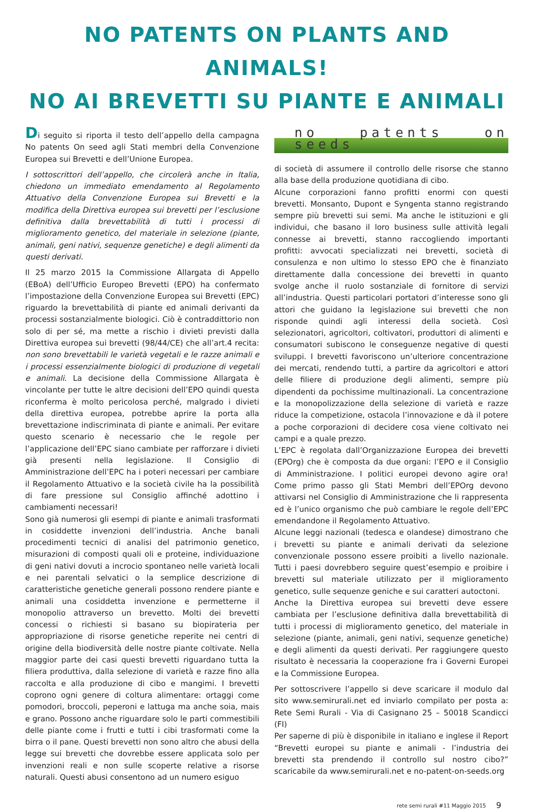NO PATENTS ON PLANTS AND ANIMALS!
NO AI BREVETTI SU PIANTE E ANIMALI
Di seguito si riporta il testo dell’appello della campagna No patents On seed agli Stati membri della Convenzione Europea sui Brevetti e dell’Unione Europea.
I sottoscrittori dell’appello, che circolerà anche in Italia, chiedono un immediato emendamento al Regolamento Attuativo della Convenzione Europea sui Brevetti e la modifica della Direttiva europea sui brevetti per l’esclusione definitiva dalla brevettabilità di tutti i processi di miglioramento genetico, del materiale in selezione (piante, animali, geni nativi, sequenze genetiche) e degli alimenti da questi derivati.
Il 25 marzo 2015 la Commissione Allargata di Appello (EBoA) dell’Ufficio Europeo Brevetti (EPO) ha confermato l’impostazione della Convenzione Europea sui Brevetti (EPC) riguardo la brevettabilità di piante ed animali derivanti da processi sostanzialmente biologici. Ciò è contraddittorio non solo di per sé, ma mette a rischio i divieti previsti dalla Direttiva europea sui brevetti (98/44/CE) che all’art.4 recita: non sono brevettabili le varietà vegetali e le razze animali e i processi essenzialmente biologici di produzione di vegetali e animali. La decisione della Commissione Allargata è vincolante per tutte le altre decisioni dell’EPO quindi questa riconferma è molto pericolosa perché, malgrado i divieti della direttiva europea, potrebbe aprire la porta alla brevettazione indiscriminata di piante e animali. Per evitare questo scenario è necessario che le regole per l’applicazione dell’EPC siano cambiate per rafforzare i divieti già presenti nella legislazione. Il Consiglio di Amministrazione dell’EPC ha i poteri necessari per cambiare il Regolamento Attuativo e la società civile ha la possibilità di fare pressione sul Consiglio affinché adottino i cambiamenti necessari!
Sono già numerosi gli esempi di piante e animali trasformati in cosiddette invenzioni dell’industria. Anche banali procedimenti tecnici di analisi del patrimonio genetico, misurazioni di composti quali oli e proteine, individuazione di geni nativi dovuti a incrocio spontaneo nelle varietà locali e nei parentali selvatici o la semplice descrizione di caratteristiche genetiche generali possono rendere piante e animali una cosiddetta invenzione e permetterne il monopolio attraverso un brevetto. Molti dei brevetti concessi o richiesti si basano su biopirateria per appropriazione di risorse genetiche reperite nei centri di origine della biodiversità delle nostre piante coltivate. Nella maggior parte dei casi questi brevetti riguardano tutta la filiera produttiva, dalla selezione di varietà e razze fino alla raccolta e alla produzione di cibo e mangimi. I brevetti coprono ogni genere di coltura alimentare: ortaggi come pomodori, broccoli, peperoni e lattuga ma anche soia, mais e grano. Possono anche riguardare solo le parti commestibili delle piante come i frutti e tutti i cibi trasformati come la birra o il pane. Questi brevetti non sono altro che abusi della legge sui brevetti che dovrebbe essere applicata solo per invenzioni reali e non sulle scoperte relative a risorse naturali. Questi abusi consentono ad un numero esiguo
no patents on seeds
di società di assumere il controllo delle risorse che stanno alla base della produzione quotidiana di cibo.
Alcune corporazioni fanno profitti enormi con questi brevetti. Monsanto, Dupont e Syngenta stanno registrando sempre più brevetti sui semi. Ma anche le istituzioni e gli individui, che basano il loro business sulle attività legali connesse ai brevetti, stanno raccogliendo importanti profitti: avvocati specializzati nei brevetti, società di consulenza e non ultimo lo stesso EPO che è finanziato direttamente dalla concessione dei brevetti in quanto svolge anche il ruolo sostanziale di fornitore di servizi all’industria. Questi particolari portatori d’interesse sono gli attori che guidano la legislazione sui brevetti che non risponde quindi agli interessi della società. Così selezionatori, agricoltori, coltivatori, produttori di alimenti e consumatori subiscono le conseguenze negative di questi sviluppi. I brevetti favoriscono un’ulteriore concentrazione dei mercati, rendendo tutti, a partire da agricoltori e attori delle filiere di produzione degli alimenti, sempre più dipendenti da pochissime multinazionali. La concentrazione e la monopolizzazione della selezione di varietà e razze riduce la competizione, ostacola l’innovazione e dà il potere a poche corporazioni di decidere cosa viene coltivato nei campi e a quale prezzo.
L’EPC è regolata dall’Organizzazione Europea dei brevetti (EPOrg) che è composta da due organi: l’EPO e il Consiglio di Amministrazione. I politici europei devono agire ora! Come primo passo gli Stati Membri dell’EPOrg devono attivarsi nel Consiglio di Amministrazione che li rappresenta ed è l’unico organismo che può cambiare le regole dell’EPC emendandone il Regolamento Attuativo.
Alcune leggi nazionali (tedesca e olandese) dimostrano che i brevetti su piante e animali derivati da selezione convenzionale possono essere proibiti a livello nazionale. Tutti i paesi dovrebbero seguire quest’esempio e proibire i brevetti sul materiale utilizzato per il miglioramento genetico, sulle sequenze geniche e sui caratteri autoctoni.
Anche la Direttiva europea sui brevetti deve essere cambiata per l’esclusione definitiva dalla brevettabilità di tutti i processi di miglioramento genetico, del materiale in selezione (piante, animali, geni nativi, sequenze genetiche) e degli alimenti da questi derivati. Per raggiungere questo risultato è necessaria la cooperazione fra i Governi Europei e la Commissione Europea.
Per sottoscrivere l’appello si deve scaricare il modulo dal sito www.semirurali.net ed inviarlo compilato per posta a: Rete Semi Rurali - Via di Casignano 25 – 50018 Scandicci (FI)
Per saperne di più è disponibile in italiano e inglese il Report “Brevetti europei su piante e animali - l’industria dei brevetti sta prendendo il controllo sul nostro cibo?” scaricabile da www.semirurali.net e no-patent-on-seeds.org
rete semi rurali #11 Maggio 2015 9